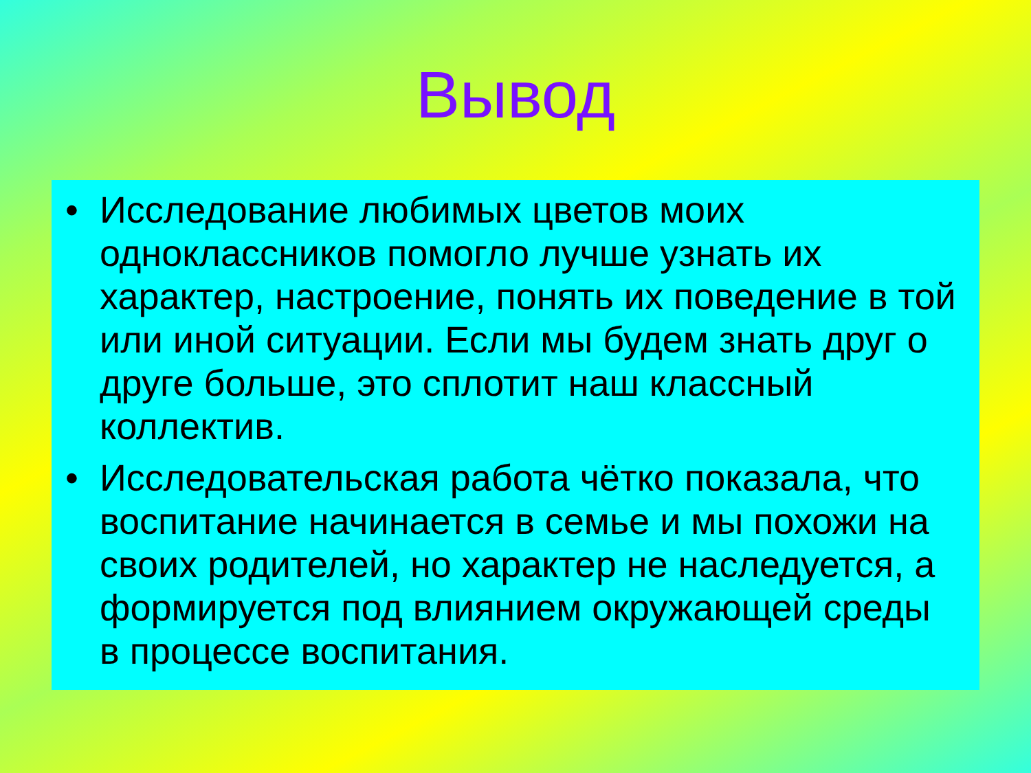Вывод
• Исследование любимых цветов моих одноклассников помогло лучше узнать их характер, настроение, понять их поведение в той или иной ситуации. Если мы будем знать друг о друге больше, это сплотит наш классный коллектив.
• Исследовательская работа чётко показала, что воспитание начинается в семье и мы похожи на своих родителей, но характер не наследуется, а формируется под влиянием окружающей среды в процессе воспитания.